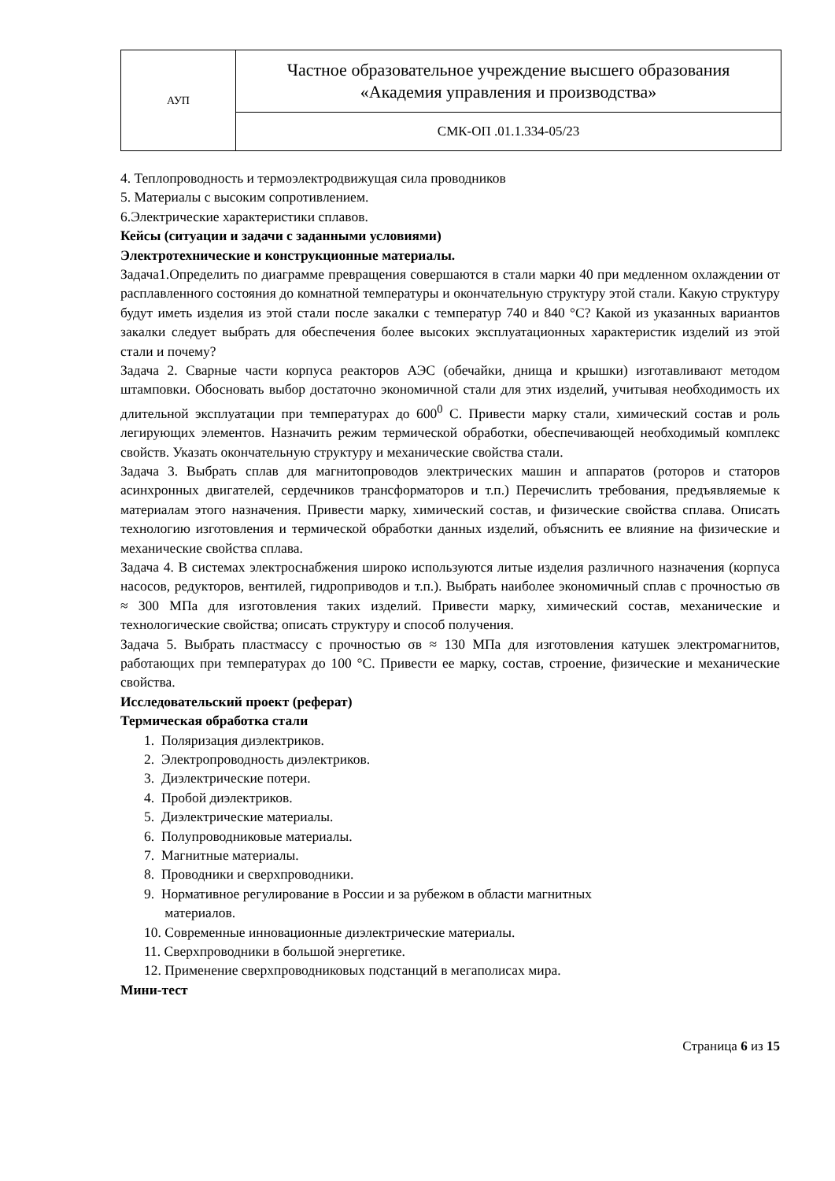| АУП | Частное образовательное учреждение высшего образования «Академия управления и производства» |
| | СМК-ОП .01.1.334-05/23 |
4. Теплопроводность и термоэлектродвижущая сила проводников
5. Материалы с высоким сопротивлением.
6.Электрические характеристики сплавов.
Кейсы (ситуации и задачи с заданными условиями)
Электротехнические и конструкционные материалы.
Задача1.Определить по диаграмме превращения совершаются в стали марки 40 при медленном охлаждении от расплавленного состояния до комнатной температуры и окончательную структуру этой стали. Какую структуру будут иметь изделия из этой стали после закалки с температур 740 и 840 °С? Какой из указанных вариантов закалки следует выбрать для обеспечения более высоких эксплуатационных характеристик изделий из этой стали и почему?
Задача 2. Сварные части корпуса реакторов АЭС (обечайки, днища и крышки) изготавливают методом штамповки. Обосновать выбор достаточно экономичной стали для этих изделий, учитывая необходимость их длительной эксплуатации при температурах до 600<sup>0</sup> С. Привести марку стали, химический состав и роль легирующих элементов. Назначить режим термической обработки, обеспечивающей необходимый комплекс свойств. Указать окончательную структуру и механические свойства стали.
Задача 3. Выбрать сплав для магнитопроводов электрических машин и аппаратов (роторов и статоров асинхронных двигателей, сердечников трансформаторов и т.п.) Перечислить требования, предъявляемые к материалам этого назначения. Привести марку, химический состав, и физические свойства сплава. Описать технологию изготовления и термической обработки данных изделий, объяснить ее влияние на физические и механические свойства сплава.
Задача 4. В системах электроснабжения широко используются литые изделия различного назначения (корпуса насосов, редукторов, вентилей, гидроприводов и т.п.). Выбрать наиболее экономичный сплав с прочностью σв ≈ 300 МПа для изготовления таких изделий. Привести марку, химический состав, механические и технологические свойства; описать структуру и способ получения.
Задача 5. Выбрать пластмассу с прочностью σв ≈ 130 МПа для изготовления катушек электромагнитов, работающих при температурах до 100 °С. Привести ее марку, состав, строение, физические и механические свойства.
Исследовательский проект (реферат)
Термическая обработка стали
1. Поляризация диэлектриков.
2. Электропроводность диэлектриков.
3. Диэлектрические потери.
4. Пробой диэлектриков.
5. Диэлектрические материалы.
6. Полупроводниковые материалы.
7. Магнитные материалы.
8. Проводники и сверхпроводники.
9. Нормативное регулирование в России и за рубежом в области магнитных
материалов.
10. Современные инновационные диэлектрические материалы.
11. Сверхпроводники в большой энергетике.
12. Применение сверхпроводниковых подстанций в мегаполисах мира.
Мини-тест
Страница 6 из 15